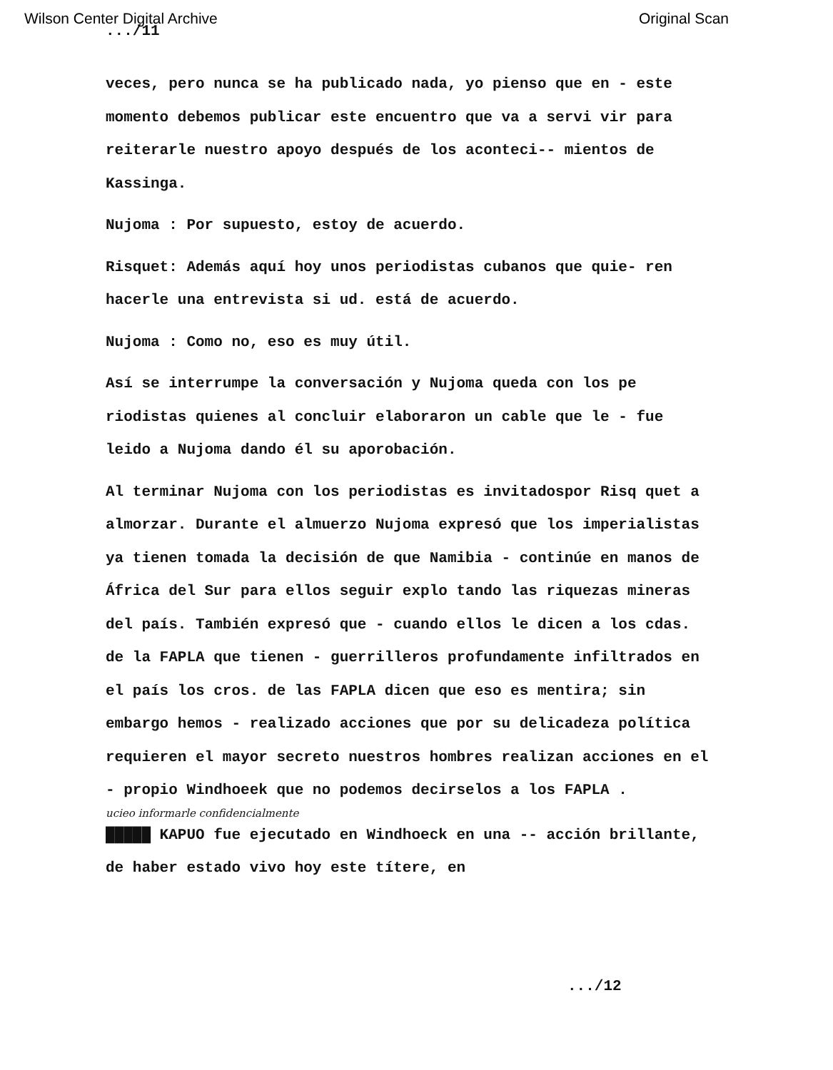Wilson Center Digital Archive Original Scan
.../11
veces, pero nunca se ha publicado nada, yo pienso que en - este momento debemos publicar este encuentro que va a servi vir para reiterarle nuestro apoyo después de los aconteci-- mientos de Kassinga.
Nujoma : Por supuesto, estoy de acuerdo.
Risquet: Además aquí hoy unos periodistas cubanos que quie- ren hacerle una entrevista si ud. está de acuerdo.
Nujoma : Como no, eso es muy útil.
Así se interrumpe la conversación y Nujoma queda con los pe riodistas quienes al concluir elaboraron un cable que le - fue leido a Nujoma dando él su aporobación.
Al terminar Nujoma con los periodistas es invitadospor Risq quet a almorzar. Durante el almuerzo Nujoma expresó que los imperialistas ya tienen tomada la decisión de que Namibia - continúe en manos de África del Sur para ellos seguir explo tando las riquezas mineras del país. También expresó que - cuando ellos le dicen a los cdas. de la FAPLA que tienen - guerrilleros profundamente infiltrados en el país los cros. de las FAPLA dicen que eso es mentira; sin embargo hemos - realizado acciones que por su delicadeza política requieren el mayor secreto nuestros hombres realizan acciones en el - propio Windhoeek que no podemos decirselos a los FAPLA .
ucieo informarle confidencialmente
█████ KAPUO fue ejecutado en Windhoeck en una -- acción brillante, de haber estado vivo hoy este títere, en
.../12